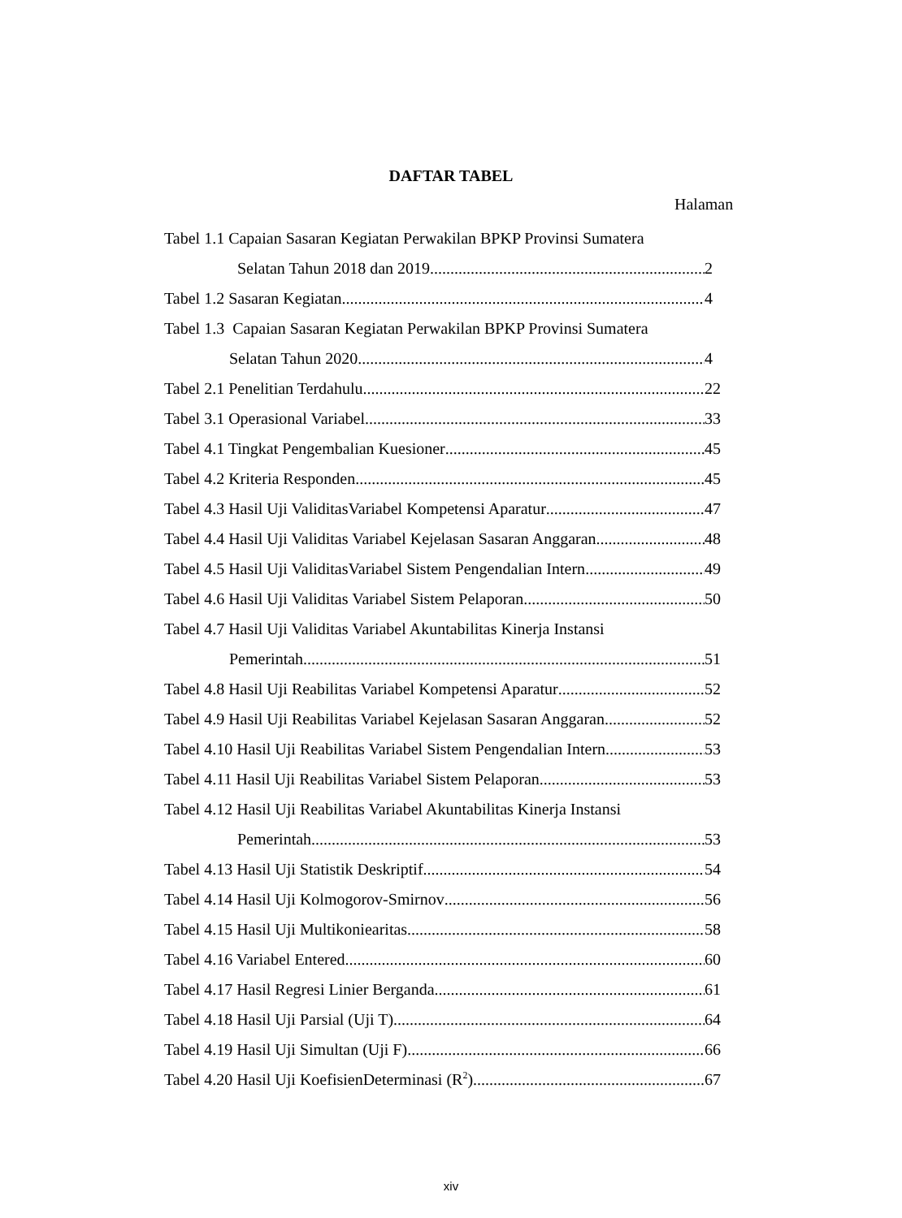DAFTAR TABEL
Halaman
Tabel 1.1 Capaian Sasaran Kegiatan Perwakilan BPKP Provinsi Sumatera
Selatan Tahun 2018 dan 2019 2
Tabel 1.2 Sasaran Kegiatan 4
Tabel 1.3 Capaian Sasaran Kegiatan Perwakilan BPKP Provinsi Sumatera
Selatan Tahun 2020 4
Tabel 2.1 Penelitian Terdahulu 22
Tabel 3.1 Operasional Variabel 33
Tabel 4.1 Tingkat Pengembalian Kuesioner 45
Tabel 4.2 Kriteria Responden 45
Tabel 4.3 Hasil Uji ValiditasVariabel Kompetensi Aparatur 47
Tabel 4.4 Hasil Uji Validitas Variabel Kejelasan Sasaran Anggaran 48
Tabel 4.5 Hasil Uji ValiditasVariabel Sistem Pengendalian Intern 49
Tabel 4.6 Hasil Uji Validitas Variabel Sistem Pelaporan 50
Tabel 4.7 Hasil Uji Validitas Variabel Akuntabilitas Kinerja Instansi
Pemerintah 51
Tabel 4.8 Hasil Uji Reabilitas Variabel Kompetensi Aparatur 52
Tabel 4.9 Hasil Uji Reabilitas Variabel Kejelasan Sasaran Anggaran 52
Tabel 4.10 Hasil Uji Reabilitas Variabel Sistem Pengendalian Intern 53
Tabel 4.11 Hasil Uji Reabilitas Variabel Sistem Pelaporan 53
Tabel 4.12 Hasil Uji Reabilitas Variabel Akuntabilitas Kinerja Instansi
Pemerintah 53
Tabel 4.13 Hasil Uji Statistik Deskriptif 54
Tabel 4.14 Hasil Uji Kolmogorov-Smirnov 56
Tabel 4.15 Hasil Uji Multikoniearitas 58
Tabel 4.16 Variabel Entered 60
Tabel 4.17 Hasil Regresi Linier Berganda 61
Tabel 4.18 Hasil Uji Parsial (Uji T) 64
Tabel 4.19 Hasil Uji Simultan (Uji F) 66
Tabel 4.20 Hasil Uji KoefisienDeterminasi (R<sup>2</sup>) 67
xiv